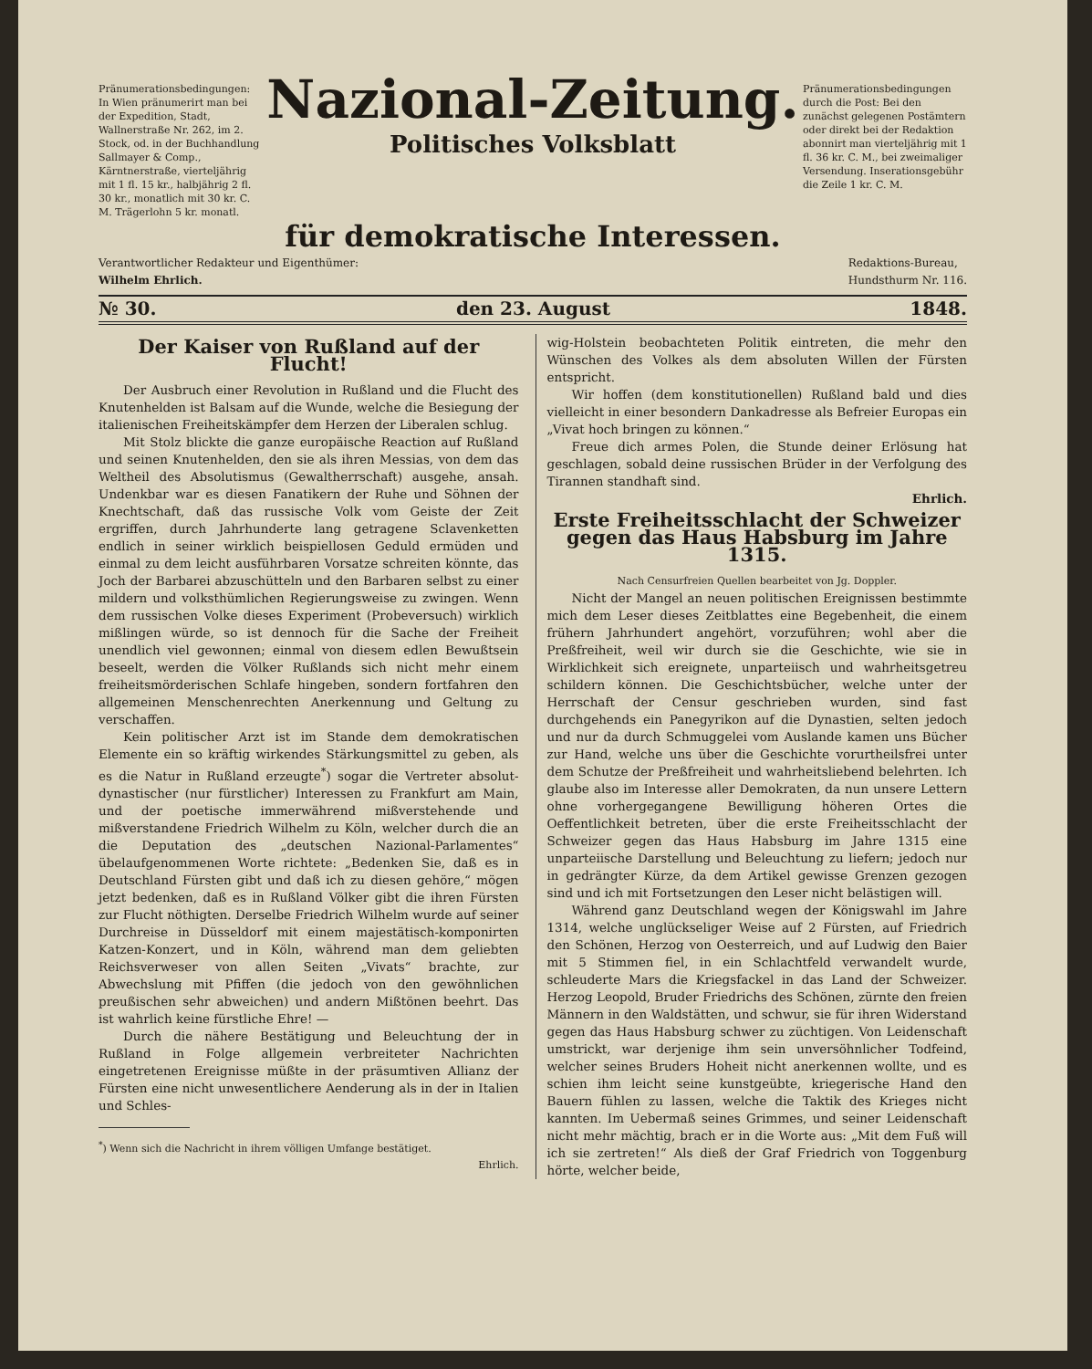Pränumerationsbedingungen: In Wien pränumerirt man bei der Expedition, Stadt, Wallnerstraße Nr. 262, im 2. Stock, od. in der Buchhandlung Sallmayer & Comp., Kärntnerstraße, vierteljährig mit 1 fl. 15 kr., halbjährig 2 fl. 30 kr., monatlich mit 30 kr. C. M. Trägerlohn 5 kr. monatl.
Nazional-Zeitung.
Politisches Volksblatt
Pränumerationsbedingungen durch die Post: Bei den zunächst gelegenen Postämtern oder direkt bei der Redaktion abonnirt man vierteljährig mit 1 fl. 36 kr. C. M., bei zweimaliger Versendung. Inserationsgebühr die Zeile 1 kr. C. M.
für demokratische Interessen.
Verantwortlicher Redakteur und Eigenthümer:
Wilhelm Ehrlich.
Redaktions-Bureau,
Hundsthurm Nr. 116.
№ 30. den 23. August 1848.
Der Kaiser von Rußland auf der Flucht!
Der Ausbruch einer Revolution in Rußland und die Flucht des Knutenhelden ist Balsam auf die Wunde, welche die Besiegung der italienischen Freiheitskämpfer dem Herzen der Liberalen schlug.
Mit Stolz blickte die ganze europäische Reaction auf Rußland und seinen Knutenhelden, den sie als ihren Messias, von dem das Weltheil des Absolutismus (Gewaltherrschaft) ausgehe, ansah. Undenkbar war es diesen Fanatikern der Ruhe und Söhnen der Knechtschaft, daß das russische Volk vom Geiste der Zeit ergriffen, durch Jahrhunderte lang getragene Sclavenketten endlich in seiner wirklich beispiellosen Geduld ermüden und einmal zu dem leicht ausführbaren Vorsatze schreiten könnte, das Joch der Barbarei abzuschütteln und den Barbaren selbst zu einer mildern und volksthümlichen Regierungsweise zu zwingen. Wenn dem russischen Volke dieses Experiment (Probeversuch) wirklich mißlingen würde, so ist dennoch für die Sache der Freiheit unendlich viel gewonnen; einmal von diesem edlen Bewußtsein beseelt, werden die Völker Rußlands sich nicht mehr einem freiheitsmörderischen Schlafe hingeben, sondern fortfahren den allgemeinen Menschenrechten Anerkennung und Geltung zu verschaffen.
Kein politischer Arzt ist im Stande dem demokratischen Elemente ein so kräftig wirkendes Stärkungsmittel zu geben, als es die Natur in Rußland erzeugte<sup>*</sup>) sogar die Vertreter absolut-dynastischer (nur fürstlicher) Interessen zu Frankfurt am Main, und der poetische immerwährend mißverstehende und mißverstandene Friedrich Wilhelm zu Köln, welcher durch die an die Deputation des „deutschen Nazional-Parlamentes“ übelaufgenommenen Worte richtete: „Bedenken Sie, daß es in Deutschland Fürsten gibt und daß ich zu diesen gehöre,“ mögen jetzt bedenken, daß es in Rußland Völker gibt die ihren Fürsten zur Flucht nöthigten. Derselbe Friedrich Wilhelm wurde auf seiner Durchreise in Düsseldorf mit einem majestätisch-komponirten Katzen-Konzert, und in Köln, während man dem geliebten Reichsverweser von allen Seiten „Vivats“ brachte, zur Abwechslung mit Pfiffen (die jedoch von den gewöhnlichen preußischen sehr abweichen) und andern Mißtönen beehrt. Das ist wahrlich keine fürstliche Ehre! —
Durch die nähere Bestätigung und Beleuchtung der in Rußland in Folge allgemein verbreiteter Nachrichten eingetretenen Ereignisse müßte in der präsumtiven Allianz der Fürsten eine nicht unwesentlichere Aenderung als in der in Italien und Schles-
<sup>*</sup>) Wenn sich die Nachricht in ihrem völligen Umfange bestätiget.
Ehrlich.
wig-Holstein beobachteten Politik eintreten, die mehr den Wünschen des Volkes als dem absoluten Willen der Fürsten entspricht.
Wir hoffen (dem konstitutionellen) Rußland bald und dies vielleicht in einer besondern Dankadresse als Befreier Europas ein „Vivat hoch bringen zu können.“
Freue dich armes Polen, die Stunde deiner Erlösung hat geschlagen, sobald deine russischen Brüder in der Verfolgung des Tirannen standhaft sind.
Ehrlich.
Erste Freiheitsschlacht der Schweizer gegen das Haus Habsburg im Jahre 1315.
Nach Censurfreien Quellen bearbeitet von Jg. Doppler.
Nicht der Mangel an neuen politischen Ereignissen bestimmte mich dem Leser dieses Zeitblattes eine Begebenheit, die einem frühern Jahrhundert angehört, vorzuführen; wohl aber die Preßfreiheit, weil wir durch sie die Geschichte, wie sie in Wirklichkeit sich ereignete, unparteiisch und wahrheitsgetreu schildern können. Die Geschichtsbücher, welche unter der Herrschaft der Censur geschrieben wurden, sind fast durchgehends ein Panegyrikon auf die Dynastien, selten jedoch und nur da durch Schmuggelei vom Auslande kamen uns Bücher zur Hand, welche uns über die Geschichte vorurtheilsfrei unter dem Schutze der Preßfreiheit und wahrheitsliebend belehrten. Ich glaube also im Interesse aller Demokraten, da nun unsere Lettern ohne vorhergegangene Bewilligung höheren Ortes die Oeffentlichkeit betreten, über die erste Freiheitsschlacht der Schweizer gegen das Haus Habsburg im Jahre 1315 eine unparteiische Darstellung und Beleuchtung zu liefern; jedoch nur in gedrängter Kürze, da dem Artikel gewisse Grenzen gezogen sind und ich mit Fortsetzungen den Leser nicht belästigen will.
Während ganz Deutschland wegen der Königswahl im Jahre 1314, welche unglückseliger Weise auf 2 Fürsten, auf Friedrich den Schönen, Herzog von Oesterreich, und auf Ludwig den Baier mit 5 Stimmen fiel, in ein Schlachtfeld verwandelt wurde, schleuderte Mars die Kriegsfackel in das Land der Schweizer. Herzog Leopold, Bruder Friedrichs des Schönen, zürnte den freien Männern in den Waldstätten, und schwur, sie für ihren Widerstand gegen das Haus Habsburg schwer zu züchtigen. Von Leidenschaft umstrickt, war derjenige ihm sein unversöhnlicher Todfeind, welcher seines Bruders Hoheit nicht anerkennen wollte, und es schien ihm leicht seine kunstgeübte, kriegerische Hand den Bauern fühlen zu lassen, welche die Taktik des Krieges nicht kannten. Im Uebermaß seines Grimmes, und seiner Leidenschaft nicht mehr mächtig, brach er in die Worte aus: „Mit dem Fuß will ich sie zertreten!“ Als dieß der Graf Friedrich von Toggenburg hörte, welcher beide,